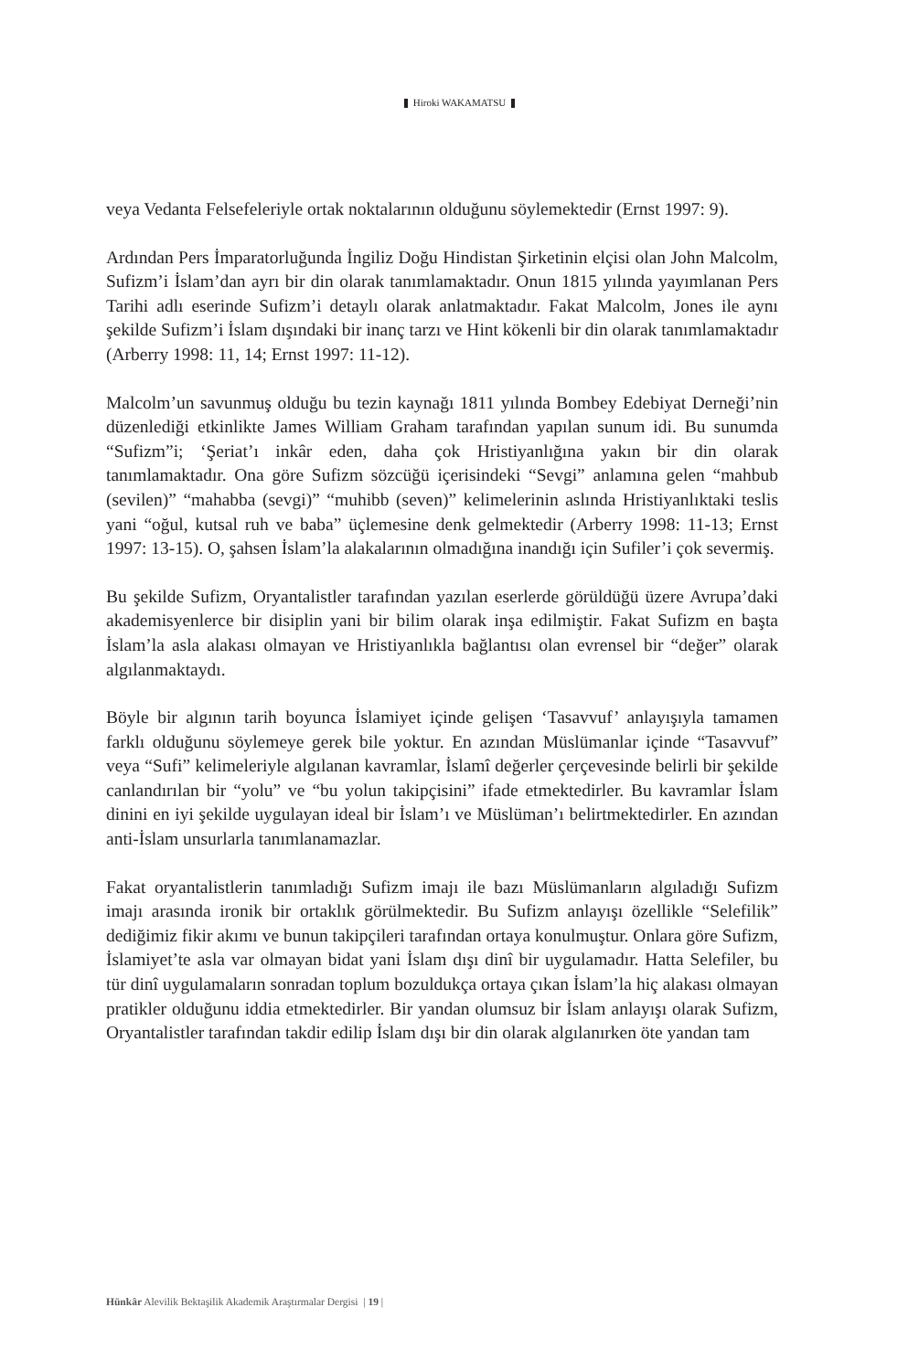Hiroki WAKAMATSU
veya Vedanta Felsefeleriyle ortak noktalarının olduğunu söylemektedir (Ernst 1997: 9).
Ardından Pers İmparatorluğunda İngiliz Doğu Hindistan Şirketinin elçisi olan John Malcolm, Sufizm’i İslam’dan ayrı bir din olarak tanımlamaktadır. Onun 1815 yılında yayımlanan Pers Tarihi adlı eserinde Sufizm’i detaylı olarak anlatmaktadır. Fakat Malcolm, Jones ile aynı şekilde Sufizm’i İslam dışındaki bir inanç tarzı ve Hint kökenli bir din olarak tanımlamaktadır (Arberry 1998: 11, 14; Ernst 1997: 11-12).
Malcolm’un savunmuş olduğu bu tezin kaynağı 1811 yılında Bombey Edebiyat Derneği’nin düzenlediği etkinlikte James William Graham tarafından yapılan sunum idi. Bu sunumda “Sufizm”i; ‘Şeriat’ı inkâr eden, daha çok Hristiyanlığına yakın bir din olarak tanımlamaktadır. Ona göre Sufizm sözcüğü içerisindeki “Sevgi” anlamına gelen “mahbub (sevilen)” “mahabba (sevgi)” “muhibb (seven)” kelimelerinin aslında Hristiyanlıktaki teslis yani “oğul, kutsal ruh ve baba” üçlemesine denk gelmektedir (Arberry 1998: 11-13; Ernst 1997: 13-15). O, şahsen İslam’la alakalarının olmadığına inandığı için Sufiler’i çok severmiş.
Bu şekilde Sufizm, Oryantalistler tarafından yazılan eserlerde görüldüğü üzere Avrupa’daki akademisyenlerce bir disiplin yani bir bilim olarak inşa edilmiştir. Fakat Sufizm en başta İslam’la asla alakası olmayan ve Hristiyanlıkla bağlantısı olan evrensel bir “değer” olarak algılanmaktaydı.
Böyle bir algının tarih boyunca İslamiyet içinde gelişen ‘Tasavvuf’ anlayışıyla tamamen farklı olduğunu söylemeye gerek bile yoktur. En azından Müslümanlar içinde “Tasavvuf” veya “Sufi” kelimeleriyle algılanan kavramlar, İslamî değerler çerçevesinde belirli bir şekilde canlandırılan bir “yolu” ve “bu yolun takipçisini” ifade etmektedirler. Bu kavramlar İslam dinini en iyi şekilde uygulayan ideal bir İslam’ı ve Müslüman’ı belirtmektedirler. En azından anti-İslam unsurlarla tanımlanamazlar.
Fakat oryantalistlerin tanımladığı Sufizm imajı ile bazı Müslümanların algıladığı Sufizm imajı arasında ironik bir ortaklık görülmektedir. Bu Sufizm anlayışı özellikle “Selefilik” dediğimiz fikir akımı ve bunun takipçileri tarafından ortaya konulmuştur. Onlara göre Sufizm, İslamiyet’te asla var olmayan bidat yani İslam dışı dinî bir uygulamadır. Hatta Selefiler, bu tür dinî uygulamaların sonradan toplum bozuldukça ortaya çıkan İslam’la hiç alakası olmayan pratikler olduğunu iddia etmektedirler. Bir yandan olumsuz bir İslam anlayışı olarak Sufizm, Oryantalistler tarafından takdir edilip İslam dışı bir din olarak algılanırken öte yandan tam
Hünkâr Alevilik Bektaşilik Akademik Araştırmalar Dergisi | 19 |